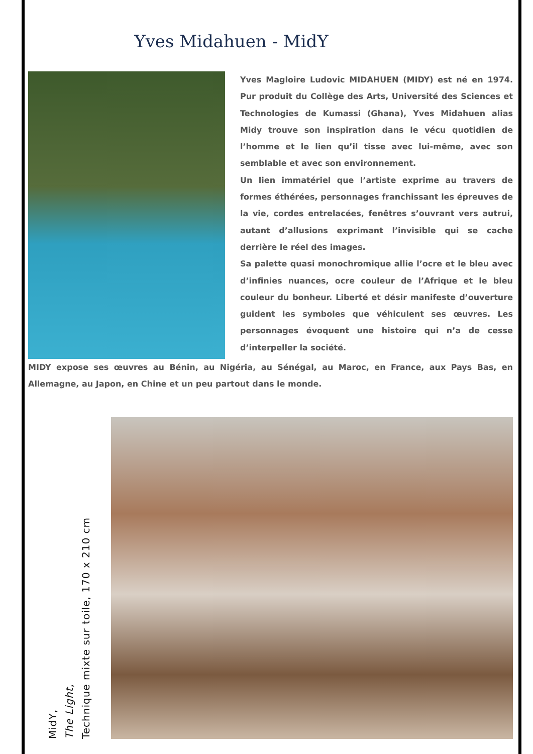Yves Midahuen - MidY
Yves Magloire Ludovic MIDAHUEN (MIDY) est né en 1974. Pur produit du Collège des Arts, Université des Sciences et Technologies de Kumassi (Ghana), Yves Midahuen alias Midy trouve son inspiration dans le vécu quotidien de l’homme et le lien qu’il tisse avec lui-même, avec son semblable et avec son environnement.
Un lien immatériel que l’artiste exprime au travers de formes éthérées, personnages franchissant les épreuves de la vie, cordes entrelacées, fenêtres s’ouvrant vers autrui, autant d’allusions exprimant l’invisible qui se cache derrière le réel des images.
Sa palette quasi monochromique allie l’ocre et le bleu avec d’infinies nuances, ocre couleur de l’Afrique et le bleu couleur du bonheur. Liberté et désir manifeste d’ouverture guident les symboles que véhiculent ses œuvres. Les personnages évoquent une histoire qui n’a de cesse d’interpeller la société.
MIDY expose ses œuvres au Bénin, au Nigéria, au Sénégal, au Maroc, en France, aux Pays Bas, en Allemagne, au Japon, en Chine et un peu partout dans le monde.
MidY,
The Light,
Technique mixte sur toile, 170 x 210 cm